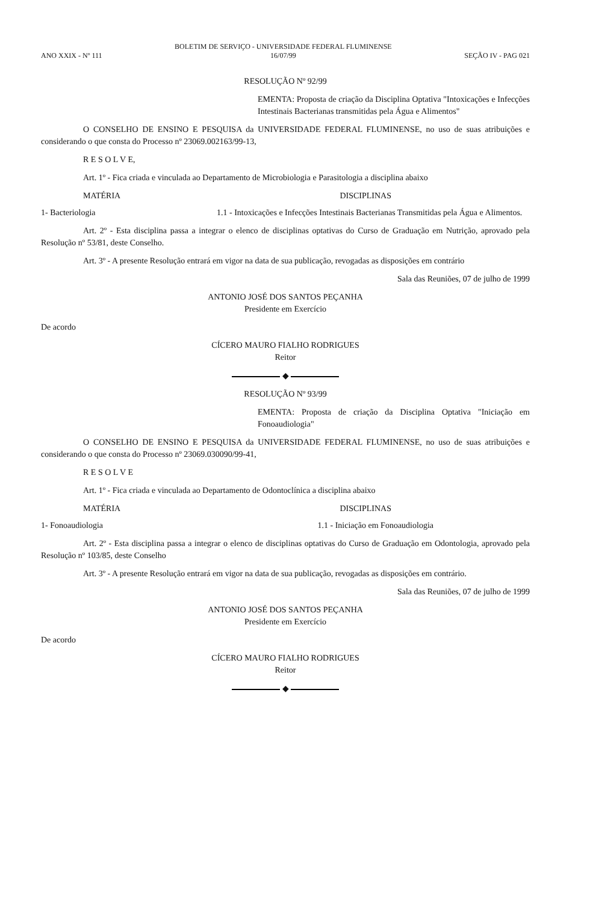ANO XXIX - Nº 111
BOLETIM DE SERVIÇO - UNIVERSIDADE FEDERAL FLUMINENSE
16/07/99
SEÇÃO IV - PAG 021
RESOLUÇÃO Nº 92/99
EMENTA: Proposta de criação da Disciplina Optativa "Intoxicações e Infecções Intestinais Bacterianas transmitidas pela Água e Alimentos"
O CONSELHO DE ENSINO E PESQUISA da UNIVERSIDADE FEDERAL FLUMINENSE, no uso de suas atribuições e considerando o que consta do Processo nº 23069.002163/99-13,
R E S O L V E,
Art. 1º - Fica criada e vinculada ao Departamento de Microbiologia e Parasitologia a disciplina abaixo
MATÉRIA DISCIPLINAS
1- Bacteriologia 1.1 - Intoxicações e Infecções Intestinais Bacterianas Transmitidas pela Água e Alimentos.
Art. 2º - Esta disciplina passa a integrar o elenco de disciplinas optativas do Curso de Graduação em Nutrição, aprovado pela Resolução nº 53/81, deste Conselho.
Art. 3º - A presente Resolução entrará em vigor na data de sua publicação, revogadas as disposições em contrário
Sala das Reuniões, 07 de julho de 1999
ANTONIO JOSÉ DOS SANTOS PEÇANHA
Presidente em Exercício
De acordo
CÍCERO MAURO FIALHO RODRIGUES
Reitor
◆
RESOLUÇÃO Nº 93/99
EMENTA: Proposta de criação da Disciplina Optativa "Iniciação em Fonoaudiologia"
O CONSELHO DE ENSINO E PESQUISA da UNIVERSIDADE FEDERAL FLUMINENSE, no uso de suas atribuições e considerando o que consta do Processo nº 23069.030090/99-41,
R E S O L V E
Art. 1º - Fica criada e vinculada ao Departamento de Odontoclínica a disciplina abaixo
MATÉRIA DISCIPLINAS
1- Fonoaudiologia 1.1 - Iniciação em Fonoaudiologia
Art. 2º - Esta disciplina passa a integrar o elenco de disciplinas optativas do Curso de Graduação em Odontologia, aprovado pela Resolução nº 103/85, deste Conselho
Art. 3º - A presente Resolução entrará em vigor na data de sua publicação, revogadas as disposições em contrário.
Sala das Reuniões, 07 de julho de 1999
ANTONIO JOSÉ DOS SANTOS PEÇANHA
Presidente em Exercício
De acordo
CÍCERO MAURO FIALHO RODRIGUES
Reitor
◆